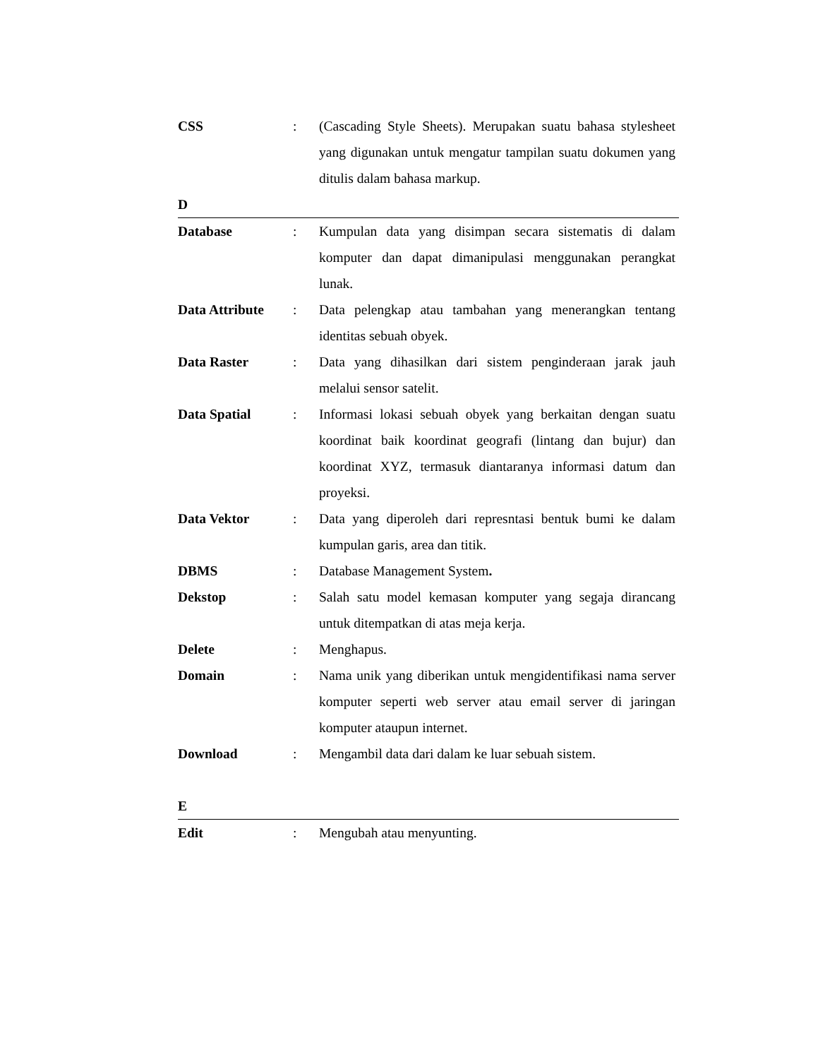CSS : (Cascading Style Sheets). Merupakan suatu bahasa stylesheet yang digunakan untuk mengatur tampilan suatu dokumen yang ditulis dalam bahasa markup.
D
Database : Kumpulan data yang disimpan secara sistematis di dalam komputer dan dapat dimanipulasi menggunakan perangkat lunak.
Data Attribute
: Data pelengkap atau tambahan yang menerangkan tentang identitas sebuah obyek.
Data Raster : Data yang dihasilkan dari sistem penginderaan jarak jauh melalui sensor satelit.
Data Spatial : Informasi lokasi sebuah obyek yang berkaitan dengan suatu koordinat baik koordinat geografi (lintang dan bujur) dan koordinat XYZ, termasuk diantaranya informasi datum dan proyeksi.
Data Vektor : Data yang diperoleh dari represntasi bentuk bumi ke dalam kumpulan garis, area dan titik.
DBMS : Database Management System.
Dekstop : Salah satu model kemasan komputer yang segaja dirancang untuk ditempatkan di atas meja kerja.
Delete : Menghapus.
Domain : Nama unik yang diberikan untuk mengidentifikasi nama server komputer seperti web server atau email server di jaringan komputer ataupun internet.
Download : Mengambil data dari dalam ke luar sebuah sistem.
E
Edit : Mengubah atau menyunting.